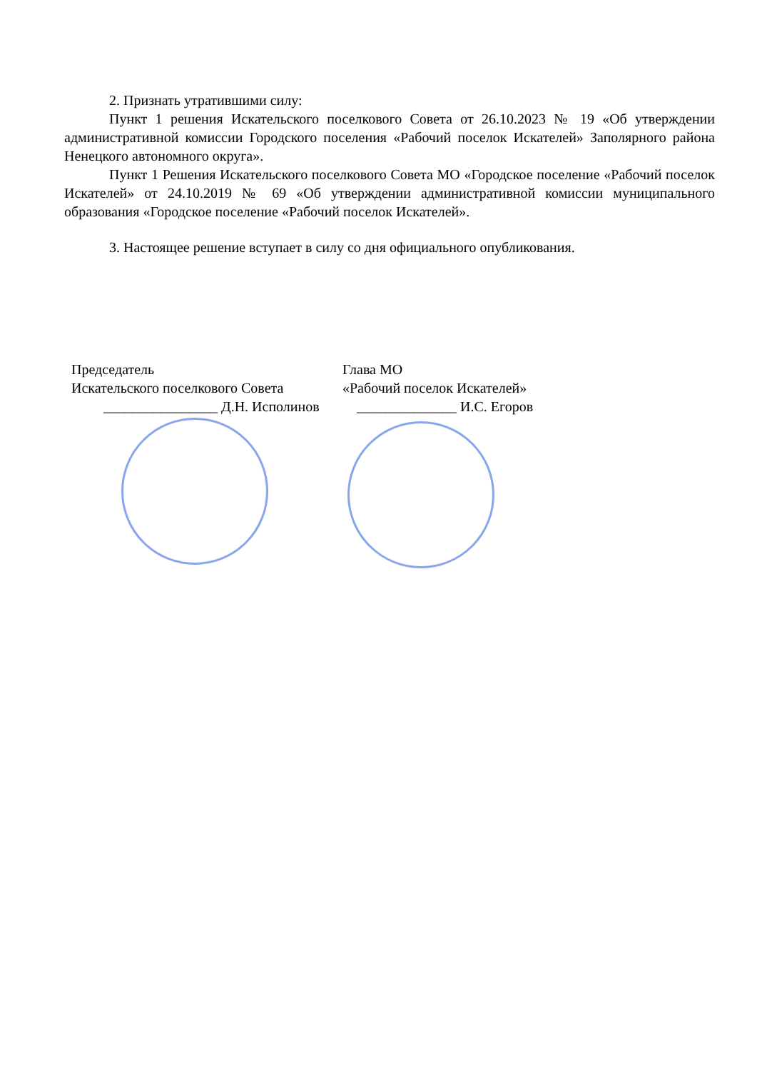2. Признать утратившими силу:
Пункт 1 решения Искательского поселкового Совета от 26.10.2023 № 19 «Об утверждении административной комиссии Городского поселения «Рабочий поселок Искателей» Заполярного района Ненецкого автономного округа».
Пункт 1 Решения Искательского поселкового Совета МО «Городское поселение «Рабочий поселок Искателей» от 24.10.2019 № 69 «Об утверждении административной комиссии муниципального образования «Городское поселение «Рабочий поселок Искателей».
3. Настоящее решение вступает в силу со дня официального опубликования.
Председатель
Искательского поселкового Совета
________________ Д.Н. Исполинов
Глава МО
«Рабочий поселок Искателей»
______________ И.С. Егоров